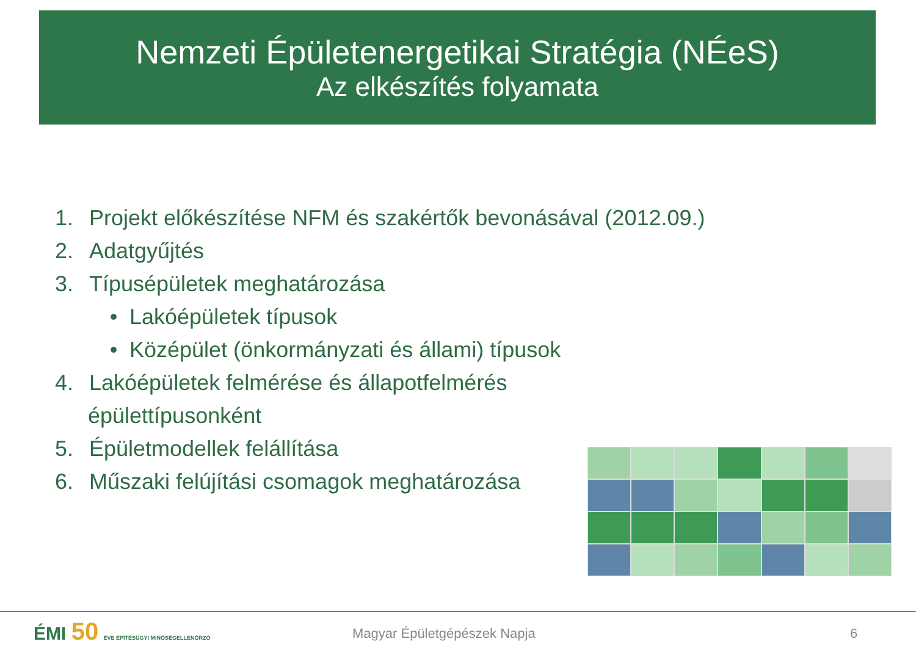Nemzeti Épületenergetikai Stratégia (NÉeS)
Az elkészítés folyamata
1. Projekt előkészítése NFM és szakértők bevonásával (2012.09.)
2. Adatgyűjtés
3. Típusépületek meghatározása
• Lakóépületek típusok
• Középület (önkormányzati és állami) típusok
4. Lakóépületek felmérése és állapotfelmérés
épülettípusonként
5. Épületmodellek felállítása
6. Műszaki felújítási csomagok meghatározása
ÉMI 50 ÉVE ÉPÍTÉSÜGYI MINŐSÉGELLENŐRZŐ
Magyar Épületgépészek Napja 6